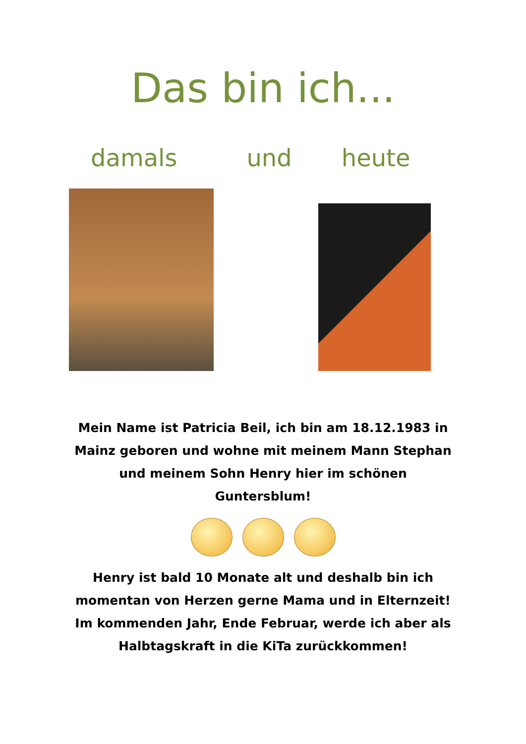Das bin ich...
damals und heute
Mein Name ist Patricia Beil, ich bin am 18.12.1983 in Mainz geboren und wohne mit meinem Mann Stephan und meinem Sohn Henry hier im schönen Guntersblum!
Henry ist bald 10 Monate alt und deshalb bin ich momentan von Herzen gerne Mama und in Elternzeit! Im kommenden Jahr, Ende Februar, werde ich aber als Halbtagskraft in die KiTa zurückkommen!